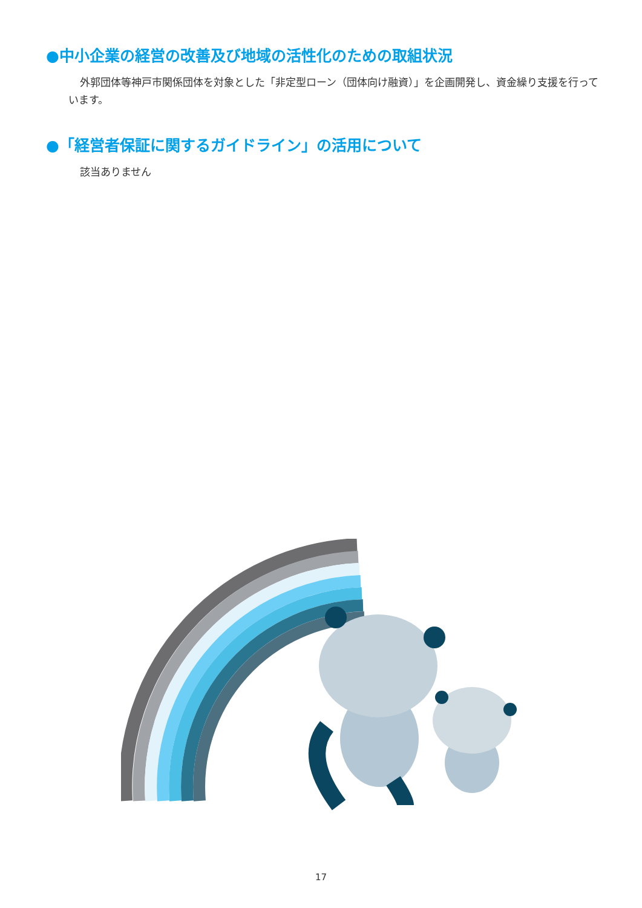●中小企業の経営の改善及び地域の活性化のための取組状況
外郭団体等神戸市関係団体を対象とした「非定型ローン（団体向け融資）」を企画開発し、資金繰り支援を行っています。
●「経営者保証に関するガイドライン」の活用について
該当ありません
17